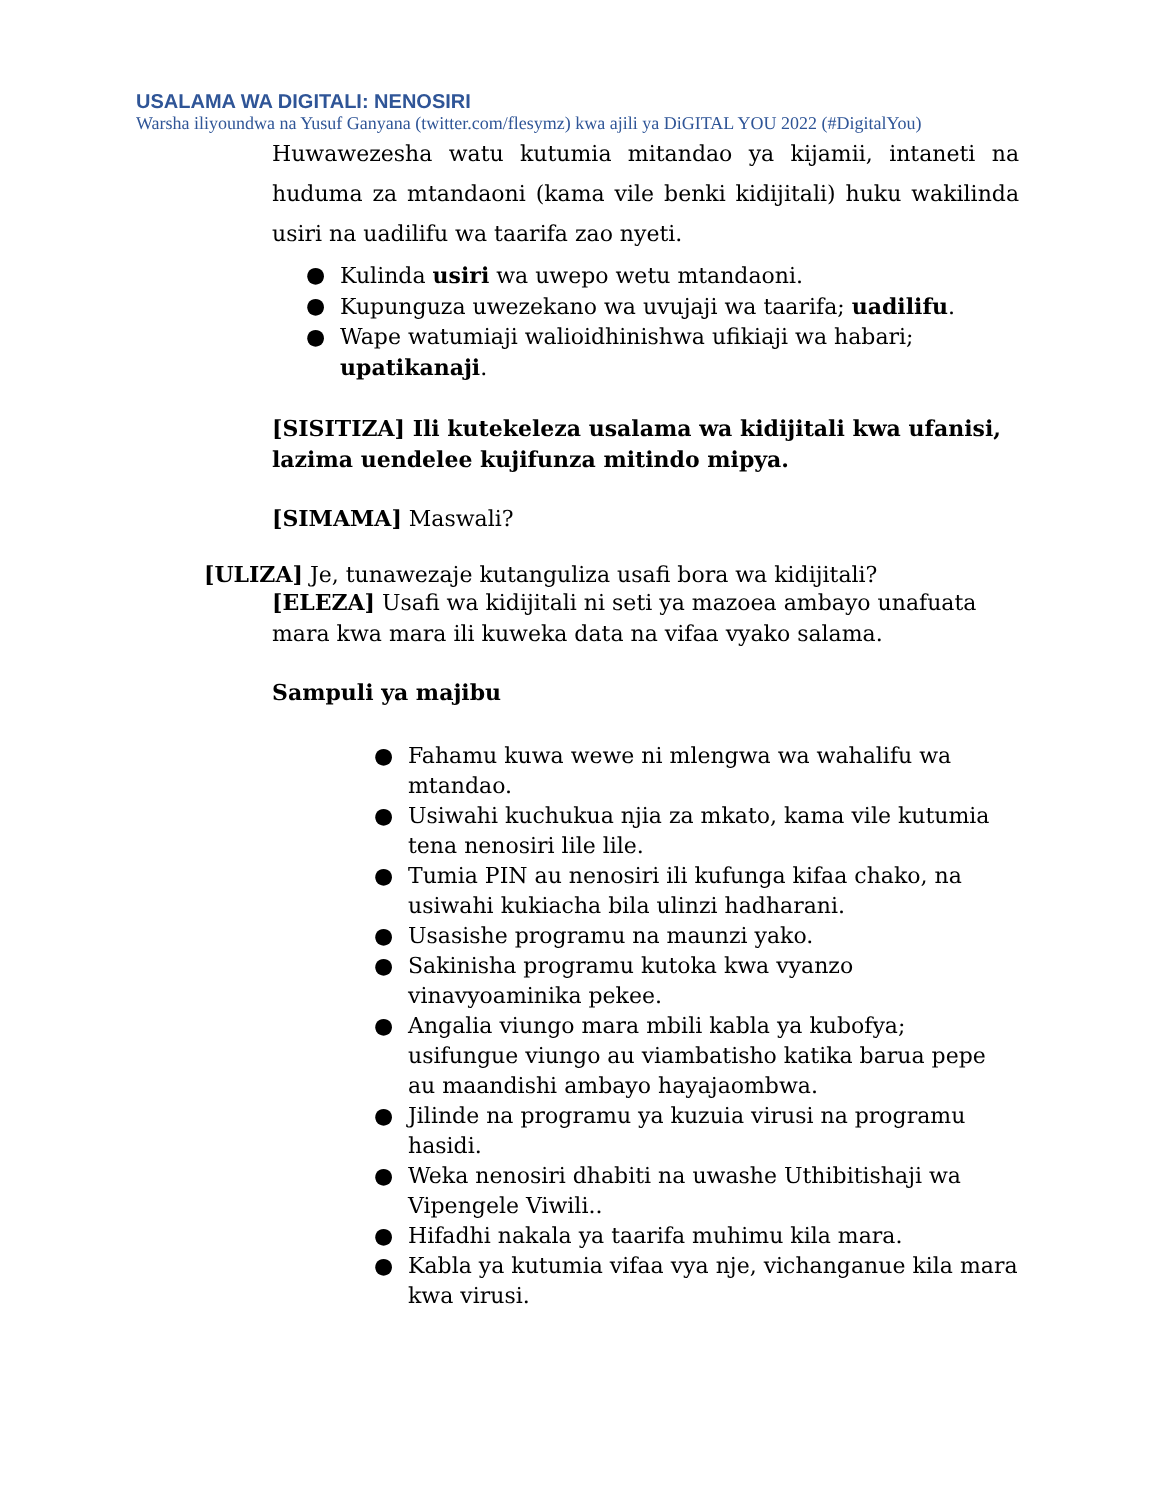USALAMA WA DIGITALI: NENOSIRI
Warsha iliyoundwa na Yusuf Ganyana (twitter.com/flesymz) kwa ajili ya DiGITAL YOU 2022 (#DigitalYou)
Huwawezesha watu kutumia mitandao ya kijamii, intaneti na huduma za mtandaoni (kama vile benki kidijitali) huku wakilinda usiri na uadilifu wa taarifa zao nyeti.
● Kulinda usiri wa uwepo wetu mtandaoni.
● Kupunguza uwezekano wa uvujaji wa taarifa; uadilifu.
● Wape watumiaji walioidhinishwa ufikiaji wa habari; upatikanaji.
[SISITIZA] Ili kutekeleza usalama wa kidijitali kwa ufanisi, lazima uendelee kujifunza mitindo mipya.
[SIMAMA] Maswali?
[ULIZA] Je, tunawezaje kutanguliza usafi bora wa kidijitali?
[ELEZA] Usafi wa kidijitali ni seti ya mazoea ambayo unafuata mara kwa mara ili kuweka data na vifaa vyako salama.
Sampuli ya majibu
● Fahamu kuwa wewe ni mlengwa wa wahalifu wa mtandao.
● Usiwahi kuchukua njia za mkato, kama vile kutumia tena nenosiri lile lile.
● Tumia PIN au nenosiri ili kufunga kifaa chako, na usiwahi kukiacha bila ulinzi hadharani.
● Usasishe programu na maunzi yako.
● Sakinisha programu kutoka kwa vyanzo vinavyoaminika pekee.
● Angalia viungo mara mbili kabla ya kubofya; usifungue viungo au viambatisho katika barua pepe au maandishi ambayo hayajaombwa.
● Jilinde na programu ya kuzuia virusi na programu hasidi.
● Weka nenosiri dhabiti na uwashe Uthibitishaji wa Vipengele Viwili..
● Hifadhi nakala ya taarifa muhimu kila mara.
● Kabla ya kutumia vifaa vya nje, vichanganue kila mara kwa virusi.